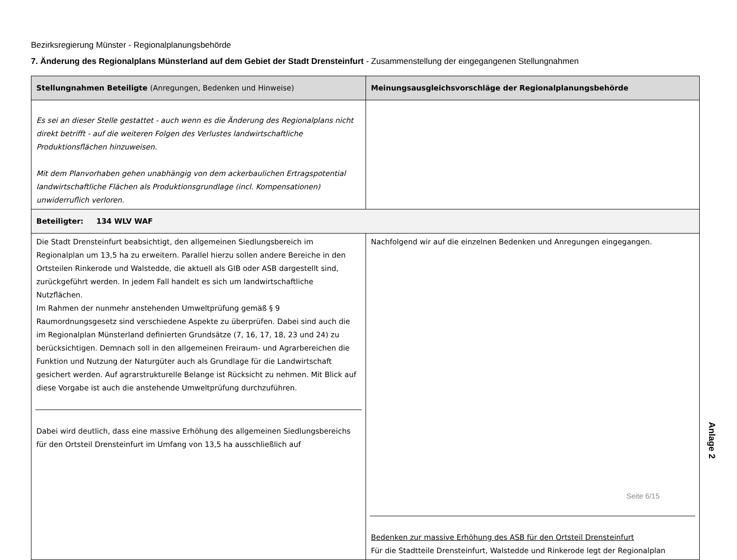Bezirksregierung Münster - Regionalplanungsbehörde
7. Änderung des Regionalplans Münsterland auf dem Gebiet der Stadt Drensteinfurt - Zusammenstellung der eingegangenen Stellungnahmen
| Stellungnahmen Beteiligte (Anregungen, Bedenken und Hinweise) | Meinungsausgleichsvorschläge der Regionalplanungsbehörde |
| --- | --- |
| Es sei an dieser Stelle gestattet - auch wenn es die Änderung des Regionalplans nicht direkt betrifft - auf die weiteren Folgen des Verlustes landwirtschaftliche Produktionsflächen hinzuweisen. Mit dem Planvorhaben gehen unabhängig von dem ackerbaulichen Ertragspotential landwirtschaftliche Flächen als Produktionsgrundlage (incl. Kompensationen) unwiderruflich verloren. | |
| Beteiligter: 134 WLV WAF | |
| Die Stadt Drensteinfurt beabsichtigt, den allgemeinen Siedlungsbereich im Regionalplan um 13,5 ha zu erweitern. Parallel hierzu sollen andere Bereiche in den Ortsteilen Rinkerode und Walstedde, die aktuell als GIB oder ASB dargestellt sind, zurückgeführt werden. In jedem Fall handelt es sich um landwirtschaftliche Nutzflächen. Im Rahmen der nunmehr anstehenden Umweltprüfung gemäß § 9 Raumordnungsgesetz sind verschiedene Aspekte zu überprüfen. Dabei sind auch die im Regionalplan Münsterland definierten Grundsätze (7, 16, 17, 18, 23 und 24) zu berücksichtigen. Demnach soll in den allgemeinen Freiraum- und Agrarbereichen die Funktion und Nutzung der Naturgüter auch als Grundlage für die Landwirtschaft gesichert werden. Auf agrarstrukturelle Belange ist Rücksicht zu nehmen. Mit Blick auf diese Vorgabe ist auch die anstehende Umweltprüfung durchzuführen. Dabei wird deutlich, dass eine massive Erhöhung des allgemeinen Siedlungsbereichs für den Ortsteil Drensteinfurt im Umfang von 13,5 ha ausschließlich auf | Nachfolgend wir auf die einzelnen Bedenken und Anregungen eingegangen. Bedenken zur massive Erhöhung des ASB für den Ortsteil Drensteinfurt Für die Stadtteile Drensteinfurt, Walstedde und Rinkerode legt der Regionalplan |
Anlage 2
Seite 6/15